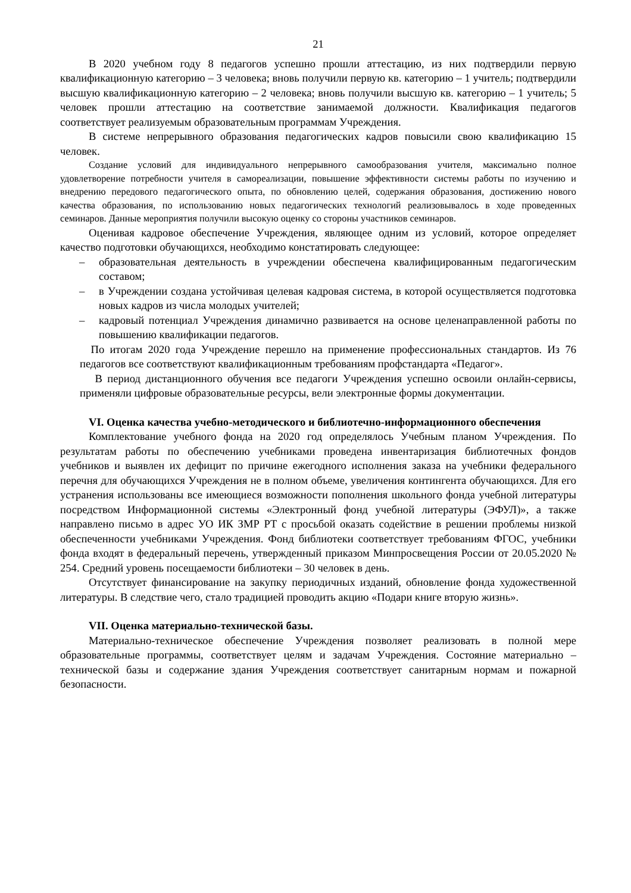21
В 2020 учебном году 8 педагогов успешно прошли аттестацию, из них подтвердили первую квалификационную категорию – 3 человека; вновь получили первую кв. категорию – 1 учитель; подтвердили высшую квалификационную категорию – 2 человека; вновь получили высшую кв. категорию – 1 учитель; 5 человек прошли аттестацию на соответствие занимаемой должности. Квалификация педагогов соответствует реализуемым образовательным программам Учреждения.
В системе непрерывного образования педагогических кадров повысили свою квалификацию 15 человек.
Создание условий для индивидуального непрерывного самообразования учителя, максимально полное удовлетворение потребности учителя в самореализации, повышение эффективности системы работы по изучению и внедрению передового педагогического опыта, по обновлению целей, содержания образования, достижению нового качества образования, по использованию новых педагогических технологий реализовывалось в ходе проведенных семинаров. Данные мероприятия получили высокую оценку со стороны участников семинаров.
Оценивая кадровое обеспечение Учреждения, являющее одним из условий, которое определяет качество подготовки обучающихся, необходимо констатировать следующее:
– образовательная деятельность в учреждении обеспечена квалифицированным педагогическим составом;
– в Учреждении создана устойчивая целевая кадровая система, в которой осуществляется подготовка новых кадров из числа молодых учителей;
– кадровый потенциал Учреждения динамично развивается на основе целенаправленной работы по повышению квалификации педагогов.
По итогам 2020 года Учреждение перешло на применение профессиональных стандартов. Из 76 педагогов все соответствуют квалификационным требованиям профстандарта «Педагог».
В период дистанционного обучения все педагоги Учреждения успешно освоили онлайн-сервисы, применяли цифровые образовательные ресурсы, вели электронные формы документации.
VI. Оценка качества учебно-методического и библиотечно-информационного обеспечения
Комплектование учебного фонда на 2020 год определялось Учебным планом Учреждения. По результатам работы по обеспечению учебниками проведена инвентаризация библиотечных фондов учебников и выявлен их дефицит по причине ежегодного исполнения заказа на учебники федерального перечня для обучающихся Учреждения не в полном объеме, увеличения контингента обучающихся. Для его устранения использованы все имеющиеся возможности пополнения школьного фонда учебной литературы посредством Информационной системы «Электронный фонд учебной литературы (ЭФУЛ)», а также направлено письмо в адрес УО ИК ЗМР РТ с просьбой оказать содействие в решении проблемы низкой обеспеченности учебниками Учреждения. Фонд библиотеки соответствует требованиям ФГОС, учебники фонда входят в федеральный перечень, утвержденный приказом Минпросвещения России от 20.05.2020 № 254. Средний уровень посещаемости библиотеки – 30 человек в день.
Отсутствует финансирование на закупку периодичных изданий, обновление фонда художественной литературы. В следствие чего, стало традицией проводить акцию «Подари книге вторую жизнь».
VII. Оценка материально-технической базы.
Материально-техническое обеспечение Учреждения позволяет реализовать в полной мере образовательные программы, соответствует целям и задачам Учреждения. Состояние материально – технической базы и содержание здания Учреждения соответствует санитарным нормам и пожарной безопасности.